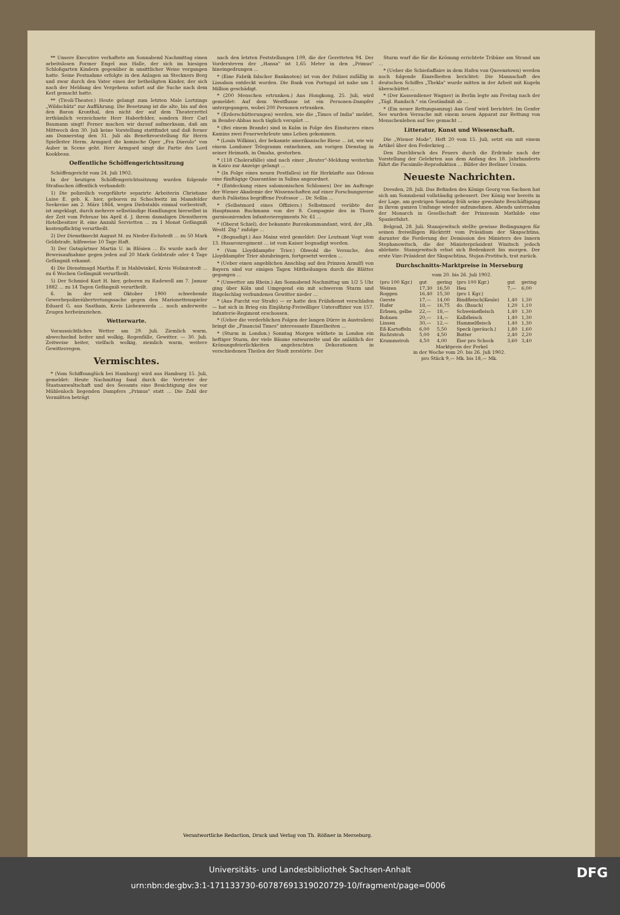** Unsere Executive verhaftete am Sonnabend Nachmittag einen arbeitslosen Former Engel aus Halle, der sich im hiesigen Schloßgarten Kindern gegenüber in unsittlicher Weise vergangen hatte. Seine Festnahme erfolgte in den Anlagen an Steckners Berg und zwar durch den Vater eines der betheiligten Kinder, der sich nach der Meldung des Vergehens sofort auf die Suche nach dem Kerl gemacht hatte.
** (Tivoli-Theater.) Heute gelangt zum letzten Male Lortzings „Wildschütz" zur Aufführung. Die Besetzung ist die alte, bis auf den den Baron Kronthal, den nicht der auf dem Theaterzettel irrthümlich verzeichnete Herr Haberfelder, sondern Herr Carl Baumann singt! Ferner machen wir darauf aufmerksam, daß am Mittwoch den 30. Juli keine Vorstellung stattfindet und daß ferner am Donnerstag den 31. Juli als Benefizvorstellung für Herrn Spielleiter Herm. Armgard die komische Oper „Fra Diavolo" von Auber in Scene geht. Herr Armgard singt die Partie des Lord Kookbeau.
Oeffentliche Schöffengerichtssitzung
Schöffengericht vom 24. Juli 1902.
In der heutigen Schöffengerichtssitzung wurden folgende Strafsachen öffentlich verhandelt:
1) Die polizeilich vorgeführte separirte Arbeiterin Christiane Luise E. geb. K. hier, geboren zu Schochwitz im Mansfelder Seekreise am 2. März 1864, wegen Diebstahls einmal vorbestraft, ist angeklagt, durch mehrere selbständige Handlungen hierselbst in der Zeit vom Februar bis April d. J. ihrem damaligen Dienstherrn Hotelbesitzer R. eine Anzahl Servietten ... zu 1 Monat Gefängniß kostenpflichtig verurtheilt.
2) Der Dienstknecht August M. zu Nieder-Eichstedt ... zu 50 Mark Geldstrafe, hilfsweise 10 Tage Haft.
3) Der Gutsgärtner Martin U. in Blösien ... Es wurde nach der Beweisaufnahme gegen jeden auf 20 Mark Geldstrafe oder 4 Tage Gefängniß erkannt.
4) Die Dienstmagd Martha F. in Mahlwinkel, Kreis Wolmirstedt ... zu 6 Wochen Gefängniß verurtheilt.
5) Der Schmied Kurt H. hier, geboren zu Radewell am 7. Januar 1882 ... zu 14 Tagen Gefängniß verurtheilt.
6. In der seit Oktober 1900 schwebende Gewerbepolizeiübertretungssache gegen den Marionettenspieler Eduard G. aus Saathain, Kreis Liebenwerda ... noch anderweite Zeugen herbeizuziehen.
Wetterwarte.
Voraussichtliches Wetter am 29. Juli. Ziemlich warm, abwechselnd heiter und wolkig, Regenfälle, Gewitter. — 30. Juli. Zeitweise heiter, vielfach wolkig, ziemlich warm, weitere Gewitterregen.
Vermischtes.
* (Vom Schiffsunglück bei Hamburg) wird aus Hamburg 15. Juli, gemeldet: Heute Nachmittag fand durch die Vertreter der Staatsanwaltschaft und des Seeamts eine Besichtigung des vor Mühlenloch liegenden Dampfers „Primus" statt ... Die Zahl der Vermißten beträgt
nach den letzten Feststellungen 109, die der Geretteten 94. Der Vordersteven der „Hansa" ist 1,65 Meter in den „Primus" hineingedrungen ...
* (Eine Fabrik falscher Banknoten) ist von der Polizei zufällig in Lissabon entdeckt worden. Die Bank von Portugal ist nahe um 1 Million geschädigt.
* (200 Menschen ertrunken.) Aus Hongkong, 25. Juli, wird gemeldet: Auf dem Westflusse ist ein Personen-Dampfer untergegangen, wobei 200 Personen ertranken.
* (Erderschütterungen) werden, wie die „Times of India" meldet, in Bender-Abbas noch täglich verspürt ...
* (Bei einem Brande) sind in Kulm in Folge des Einsturzes eines Kamins zwei Feuerwehrleute ums Leben gekommen.
* (Louis Wilkins), der bekannte amerikanische Riese ... ist, wie wir einem Londoner Telegramm entnehmen, am vorigen Dienstag in seiner Heimath, in Omaha, gestorben.
* (118 Cholerafälle) sind nach einer „Reuter"-Meldung weiterhin in Kairo zur Anzeige gelangt ...
* (In Folge eines neuen Pestfalles) ist für Herkünfte aus Odessa eine fünftägige Quarantäne in Sulina angeordnet.
* (Entdeckung eines salomonischen Schlosses) Der im Auftrage der Wiener Akademie der Wissenschaften auf einer Forschungsreise durch Palästina begriffene Professor ... Dr. Sellin ...
* (Selbstmord eines Offiziers.) Selbstmord verübte der Hauptmann Buchmann von der 8. Compagnie des in Thorn garnisonirenden Infanterieregiments Nr. 61 ...
* (Oberst Schiel), der bekannte Burenkommandant, wird, der „Rh. Westf. Ztg." zufolge ...
* (Begnadigt.) Aus Mainz wird gemeldet: Der Leutnant Vogt vom 13. Husarenregiment ... ist vom Kaiser begnadigt worden.
* (Vom Lloyddampfer Trier.) Obwohl die Versuche, den Lloyddampfer Trier abzubringen, fortgesetzt werden ...
* (Ueber einen angeblichen Anschlag auf den Prinzen Arnulf) von Bayern sind vor einigen Tagen Mittheilungen durch die Blätter gegangen ...
* (Unwetter am Rhein.) Am Sonnabend Nachmittag um 1/2 5 Uhr ging über Köln und Umgegend ein mit schwerem Sturm und Hagelschlag verbundenes Gewitter nieder ...
* (Aus Furcht vor Strafe) — er hatte den Frühdienst verschlafen — hat sich in Brieg ein Einjährig-Freiwilliger Unteroffizier von 157. Infanterie-Regiment erschossen.
* (Ueber die verderblichen Folgen der langen Dürre in Australien) bringt die „Financial Times" interessante Einzelheiten ...
* (Sturm in London.) Sonntag Morgen wüthete in London ein heftiger Sturm, der viele Bäume entwurzelte und die anläßlich der Krönungsfeierlichkeiten angebrachten Dekorationen in verschiedenen Theilen der Stadt zerstörte. Der
Sturm warf die für die Krönung errichtete Tribüne am Strand um ...
* (Ueber die Schießaffaire in dem Hafen von Queenstown) werden noch folgende Einzelheiten berichtet: Die Mannschaft des deutschen Schiffes „Thekla" wurde mitten in der Arbeit mit Kugeln überschüttet ...
* (Der Kassendiener Wagner) in Berlin legte am Freitag nach der „Tägl. Rundsch." ein Geständniß ab ...
* (Ein neuer Rettungsanzug) Aus Genf wird berichtet: Im Genfer See wurden Versuche mit einem neuen Apparat zur Rettung von Menschenleben auf See gemacht ...
Litteratur, Kunst und Wissenschaft.
Die „Wiener Mode", Heft 20 vom 15. Juli, setzt ein mit einem Artikel über den Federkrieg ...
Den Durchbruch des Feuers durch die Erdrinde nach der Vorstellung der Gelehrten aus dem Anfang des 18. Jahrhunderts führt die Facsimile-Reproduktion ... Bilder der Berliner Urania.
Neueste Nachrichten.
Dresden, 28. Juli. Das Befinden des Königs Georg von Sachsen hat sich am Sonnabend vollständig gebessert. Der König war bereits in der Lage, am gestrigen Sonntag früh seine gewohnte Beschäftigung in ihrem ganzen Umfange wieder aufzunehmen. Abends unternahm der Monarch in Gesellschaft der Prinzessin Mathilde eine Spazierfahrt.
Belgrad, 28. Juli. Stanajewitsch stellte gewisse Bedingungen für seinen freiwilligen Rücktritt vom Präsidium der Skupschtina, darunter die Forderung der Demission des Ministers des Innern Stephanowitsch, die der Ministerpräsident Winitsch jedoch ablehnte. Stanajewitsch erbat sich Bedenkzeit bis morgen. Der erste Vize-Präsident der Skupschtina, Stojan-Protitsch, trat zurück.
Durchschnitts-Marktpreise in Merseburg
vom 20. bis 26. Juli 1902.
| (pro 100 Kgr.) | gut | gering | (pro 100 Kgr.) | gut | gering |
| Weizen | 17,30 | 16,50 | Heu | 7,— | 6,00 |
| Roggen | 16,40 | 15,30 | (pro 1 Kgr.) | | |
| Gerste | 17,— | 14,00 | Rindfleisch(Keule) | 1,40 | 1,30 |
| Hafer | 18,— | 16,75 | do. (Bauch) | 1,20 | 1,10 |
| Erbsen, gelbe | 22,— | 18,— | Schweinefleisch | 1,40 | 1,30 |
| Bohnen | 20,— | 14,— | Kalbfleisch | 1,40 | 1,30 |
| Linsen | 30,— | 12,— | Hammelfleisch | 1,40 | 1,30 |
| Eß-Kartoffeln | 6,00 | 5,50 | Speck (geräuch.) | 1,80 | 1,60 |
| Richtstroh | 5,00 | 4,50 | Butter | 2,40 | 2,20 |
| Krummstroh | 4,50 | 4,00 | Eier pro Schock | 3,60 | 3,40 |
Marktpreis der Ferkel
in der Woche vom 20. bis 26. Juli 1902.
pro Stück 9,— Mk. bis 18,— Mk.
Verantwortliche Redaction, Druck und Verlag von Th. Rößner in Merseburg.
Universitäts- und Landesbibliothek Sachsen-Anhalt
urn:nbn:de:gbv:3:1-171133730-60787691319020729-10/fragment/page=0006 DFG